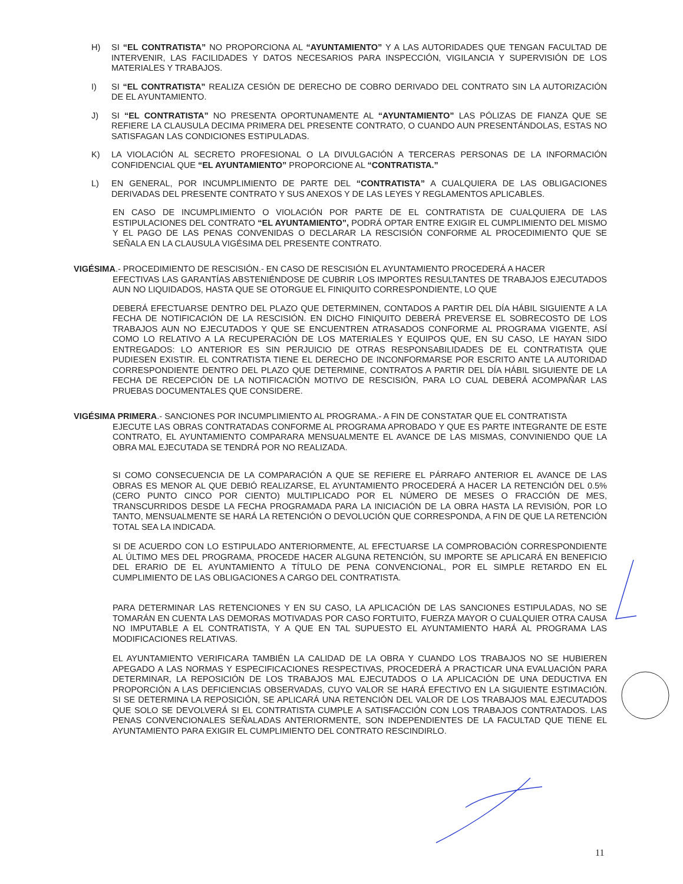H) SI “EL CONTRATISTA” NO PROPORCIONA AL “AYUNTAMIENTO” Y A LAS AUTORIDADES QUE TENGAN FACULTAD DE INTERVENIR, LAS FACILIDADES Y DATOS NECESARIOS PARA INSPECCIÓN, VIGILANCIA Y SUPERVISIÓN DE LOS MATERIALES Y TRABAJOS.
I) SI “EL CONTRATISTA” REALIZA CESIÓN DE DERECHO DE COBRO DERIVADO DEL CONTRATO SIN LA AUTORIZACIÓN DE EL AYUNTAMIENTO.
J) SI “EL CONTRATISTA” NO PRESENTA OPORTUNAMENTE AL “AYUNTAMIENTO” LAS PÓLIZAS DE FIANZA QUE SE REFIERE LA CLAUSULA DECIMA PRIMERA DEL PRESENTE CONTRATO, O CUANDO AUN PRESENTÁNDOLAS, ESTAS NO SATISFAGAN LAS CONDICIONES ESTIPULADAS.
K) LA VIOLACIÓN AL SECRETO PROFESIONAL O LA DIVULGACIÓN A TERCERAS PERSONAS DE LA INFORMACIÓN CONFIDENCIAL QUE “EL AYUNTAMIENTO” PROPORCIONE AL “CONTRATISTA.”
L) EN GENERAL, POR INCUMPLIMIENTO DE PARTE DEL “CONTRATISTA” A CUALQUIERA DE LAS OBLIGACIONES DERIVADAS DEL PRESENTE CONTRATO Y SUS ANEXOS Y DE LAS LEYES Y REGLAMENTOS APLICABLES.
EN CASO DE INCUMPLIMIENTO O VIOLACIÓN POR PARTE DE EL CONTRATISTA DE CUALQUIERA DE LAS ESTIPULACIONES DEL CONTRATO “EL AYUNTAMIENTO”, PODRÁ OPTAR ENTRE EXIGIR EL CUMPLIMIENTO DEL MISMO Y EL PAGO DE LAS PENAS CONVENIDAS O DECLARAR LA RESCISIÓN CONFORME AL PROCEDIMIENTO QUE SE SEÑALA EN LA CLAUSULA VIGÉSIMA DEL PRESENTE CONTRATO.
VIGÉSIMA.- PROCEDIMIENTO DE RESCISIÓN.- EN CASO DE RESCISIÓN EL AYUNTAMIENTO PROCEDERÁ A HACER
EFECTIVAS LAS GARANTÍAS ABSTENIÉNDOSE DE CUBRIR LOS IMPORTES RESULTANTES DE TRABAJOS EJECUTADOS AUN NO LIQUIDADOS, HASTA QUE SE OTORGUE EL FINIQUITO CORRESPONDIENTE, LO QUE
DEBERÁ EFECTUARSE DENTRO DEL PLAZO QUE DETERMINEN, CONTADOS A PARTIR DEL DÍA HÁBIL SIGUIENTE A LA FECHA DE NOTIFICACIÓN DE LA RESCISIÓN. EN DICHO FINIQUITO DEBERÁ PREVERSE EL SOBRECOSTO DE LOS TRABAJOS AUN NO EJECUTADOS Y QUE SE ENCUENTREN ATRASADOS CONFORME AL PROGRAMA VIGENTE, ASÍ COMO LO RELATIVO A LA RECUPERACIÓN DE LOS MATERIALES Y EQUIPOS QUE, EN SU CASO, LE HAYAN SIDO ENTREGADOS: LO ANTERIOR ES SIN PERJUICIO DE OTRAS RESPONSABILIDADES DE EL CONTRATISTA QUE PUDIESEN EXISTIR. EL CONTRATISTA TIENE EL DERECHO DE INCONFORMARSE POR ESCRITO ANTE LA AUTORIDAD CORRESPONDIENTE DENTRO DEL PLAZO QUE DETERMINE, CONTRATOS A PARTIR DEL DÍA HÁBIL SIGUIENTE DE LA FECHA DE RECEPCIÓN DE LA NOTIFICACIÓN MOTIVO DE RESCISIÓN, PARA LO CUAL DEBERÁ ACOMPAÑAR LAS PRUEBAS DOCUMENTALES QUE CONSIDERE.
VIGÉSIMA PRIMERA.- SANCIONES POR INCUMPLIMIENTO AL PROGRAMA.- A FIN DE CONSTATAR QUE EL CONTRATISTA
EJECUTE LAS OBRAS CONTRATADAS CONFORME AL PROGRAMA APROBADO Y QUE ES PARTE INTEGRANTE DE ESTE CONTRATO, EL AYUNTAMIENTO COMPARARA MENSUALMENTE EL AVANCE DE LAS MISMAS, CONVINIENDO QUE LA OBRA MAL EJECUTADA SE TENDRÁ POR NO REALIZADA.
SI COMO CONSECUENCIA DE LA COMPARACIÓN A QUE SE REFIERE EL PÁRRAFO ANTERIOR EL AVANCE DE LAS OBRAS ES MENOR AL QUE DEBIÓ REALIZARSE, EL AYUNTAMIENTO PROCEDERÁ A HACER LA RETENCIÓN DEL 0.5% (CERO PUNTO CINCO POR CIENTO) MULTIPLICADO POR EL NÚMERO DE MESES O FRACCIÓN DE MES, TRANSCURRIDOS DESDE LA FECHA PROGRAMADA PARA LA INICIACIÓN DE LA OBRA HASTA LA REVISIÓN, POR LO TANTO, MENSUALMENTE SE HARÁ LA RETENCIÓN O DEVOLUCIÓN QUE CORRESPONDA, A FIN DE QUE LA RETENCIÓN TOTAL SEA LA INDICADA.
SI DE ACUERDO CON LO ESTIPULADO ANTERIORMENTE, AL EFECTUARSE LA COMPROBACIÓN CORRESPONDIENTE AL ÚLTIMO MES DEL PROGRAMA, PROCEDE HACER ALGUNA RETENCIÓN, SU IMPORTE SE APLICARÁ EN BENEFICIO DEL ERARIO DE EL AYUNTAMIENTO A TÍTULO DE PENA CONVENCIONAL, POR EL SIMPLE RETARDO EN EL CUMPLIMIENTO DE LAS OBLIGACIONES A CARGO DEL CONTRATISTA.
PARA DETERMINAR LAS RETENCIONES Y EN SU CASO, LA APLICACIÓN DE LAS SANCIONES ESTIPULADAS, NO SE TOMARÁN EN CUENTA LAS DEMORAS MOTIVADAS POR CASO FORTUITO, FUERZA MAYOR O CUALQUIER OTRA CAUSA NO IMPUTABLE A EL CONTRATISTA, Y A QUE EN TAL SUPUESTO EL AYUNTAMIENTO HARÁ AL PROGRAMA LAS MODIFICACIONES RELATIVAS.
EL AYUNTAMIENTO VERIFICARA TAMBIÉN LA CALIDAD DE LA OBRA Y CUANDO LOS TRABAJOS NO SE HUBIEREN APEGADO A LAS NORMAS Y ESPECIFICACIONES RESPECTIVAS, PROCEDERÁ A PRACTICAR UNA EVALUACIÓN PARA DETERMINAR, LA REPOSICIÓN DE LOS TRABAJOS MAL EJECUTADOS O LA APLICACIÓN DE UNA DEDUCTIVA EN PROPORCIÓN A LAS DEFICIENCIAS OBSERVADAS, CUYO VALOR SE HARÁ EFECTIVO EN LA SIGUIENTE ESTIMACIÓN. SI SE DETERMINA LA REPOSICIÓN, SE APLICARÁ UNA RETENCIÓN DEL VALOR DE LOS TRABAJOS MAL EJECUTADOS QUE SOLO SE DEVOLVERÁ SI EL CONTRATISTA CUMPLE A SATISFACCIÓN CON LOS TRABAJOS CONTRATADOS. LAS PENAS CONVENCIONALES SEÑALADAS ANTERIORMENTE, SON INDEPENDIENTES DE LA FACULTAD QUE TIENE EL AYUNTAMIENTO PARA EXIGIR EL CUMPLIMIENTO DEL CONTRATO RESCINDIRLO.
11